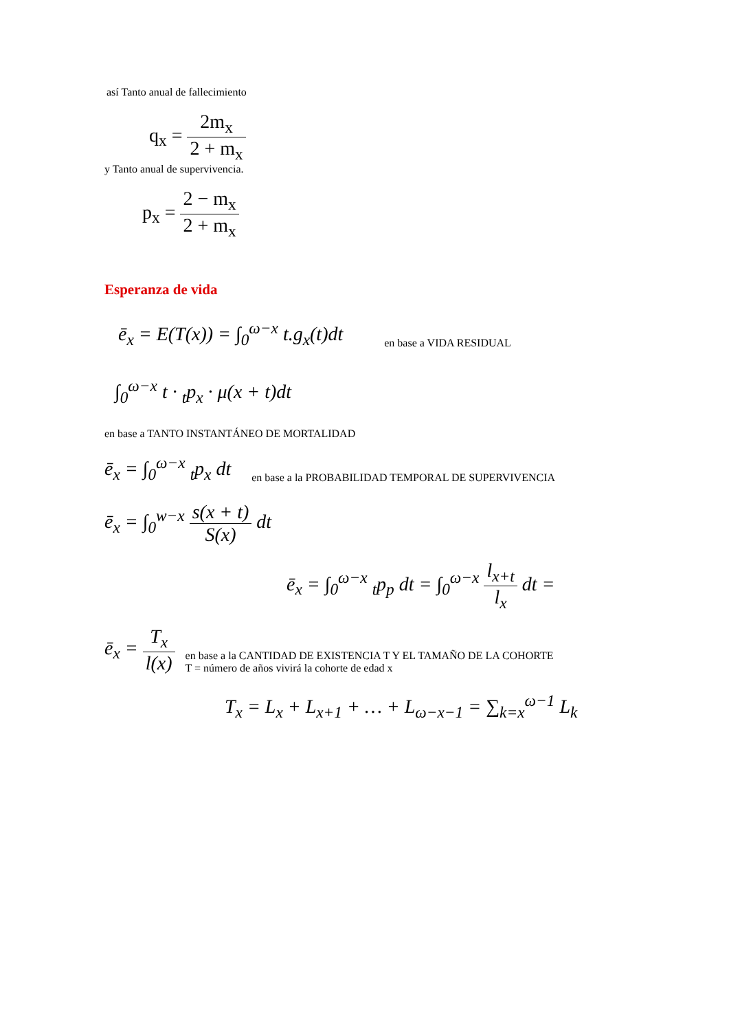así Tanto anual de fallecimiento
q<sub>x</sub> = 2m<sub>x</sub> 2 + m<sub>x</sub>
y Tanto anual de supervivencia.
p<sub>x</sub> = 2 − m<sub>x</sub> 2 + m<sub>x</sub>
Esperanza de vida
ē<sub>x</sub> = E(T(x)) = ∫<sub>0</sub><sup>ω−x</sup> t.g<sub>x</sub>(t)dt
en base a VIDA RESIDUAL
∫<sub>0</sub><sup>ω−x</sup> t · <sub>t</sub>p<sub>x</sub> · μ(x + t)dt
en base a TANTO INSTANTÁNEO DE MORTALIDAD
ē<sub>x</sub> = ∫<sub>0</sub><sup>ω−x</sup> <sub>t</sub>p<sub>x</sub> dt
en base a la PROBABILIDAD TEMPORAL DE SUPERVIVENCIA
ē<sub>x</sub> = ∫<sub>0</sub><sup>w−x</sup> s(x + t) S(x) dt
ē<sub>x</sub> = ∫<sub>0</sub><sup>ω−x</sup> <sub>t</sub>p<sub>p</sub> dt = ∫<sub>0</sub><sup>ω−x</sup> l<sub>x+t</sub> l<sub>x</sub> dt =
ē<sub>x</sub> = T<sub>x</sub> l(x)
en base a la CANTIDAD DE EXISTENCIA T Y EL TAMAÑO DE LA COHORTE
T = número de años vivirá la cohorte de edad x
T<sub>x</sub> = L<sub>x</sub> + L<sub>x+1</sub> + … + L<sub>ω−x−1</sub> = ∑<sub>k=x</sub><sup>ω−1</sup> L<sub>k</sub>